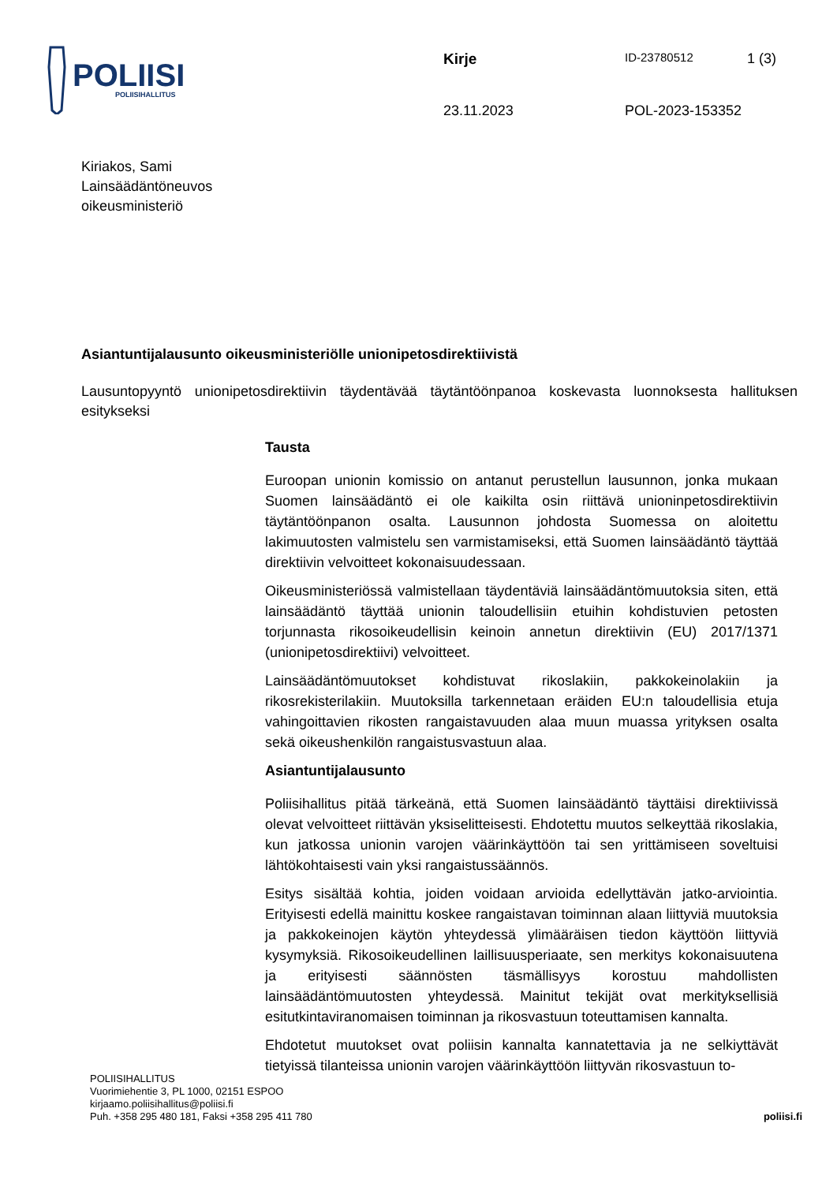POLIISI
POLIISIHALLITUS
Kirje ID-23780512 1 (3)
23.11.2023 POL-2023-153352
Kiriakos, Sami
Lainsäädäntöneuvos
oikeusministeriö
Asiantuntijalausunto oikeusministeriölle unionipetosdirektiivistä
Lausuntopyyntö unionipetosdirektiivin täydentävää täytäntöönpanoa koskevasta luonnoksesta hallituksen esitykseksi
Tausta
Euroopan unionin komissio on antanut perustellun lausunnon, jonka mukaan Suomen lainsäädäntö ei ole kaikilta osin riittävä unioninpetosdirektiivin täytäntöönpanon osalta. Lausunnon johdosta Suomessa on aloitettu lakimuutosten valmistelu sen varmistamiseksi, että Suomen lainsäädäntö täyttää direktiivin velvoitteet kokonaisuudessaan.
Oikeusministeriössä valmistellaan täydentäviä lainsäädäntömuutoksia siten, että lainsäädäntö täyttää unionin taloudellisiin etuihin kohdistuvien petosten torjunnasta rikosoikeudellisin keinoin annetun direktiivin (EU) 2017/1371 (unionipetosdirektiivi) velvoitteet.
Lainsäädäntömuutokset kohdistuvat rikoslakiin, pakkokeinolakiin ja rikosrekisterilakiin. Muutoksilla tarkennetaan eräiden EU:n taloudellisia etuja vahingoittavien rikosten rangaistavuuden alaa muun muassa yrityksen osalta sekä oikeushenkilön rangaistusvastuun alaa.
Asiantuntijalausunto
Poliisihallitus pitää tärkeänä, että Suomen lainsäädäntö täyttäisi direktiivissä olevat velvoitteet riittävän yksiselitteisesti. Ehdotettu muutos selkeyttää rikoslakia, kun jatkossa unionin varojen väärinkäyttöön tai sen yrittämiseen soveltuisi lähtökohtaisesti vain yksi rangaistussäännös.
Esitys sisältää kohtia, joiden voidaan arvioida edellyttävän jatko-arviointia. Erityisesti edellä mainittu koskee rangaistavan toiminnan alaan liittyviä muutoksia ja pakkokeinojen käytön yhteydessä ylimääräisen tiedon käyttöön liittyviä kysymyksiä. Rikosoikeudellinen laillisuusperiaate, sen merkitys kokonaisuutena ja erityisesti säännösten täsmällisyys korostuu mahdollisten lainsäädäntömuutosten yhteydessä. Mainitut tekijät ovat merkityksellisiä esitutkintaviranomaisen toiminnan ja rikosvastuun toteuttamisen kannalta.
Ehdotetut muutokset ovat poliisin kannalta kannatettavia ja ne selkiyttävät tietyissä tilanteissa unionin varojen väärinkäyttöön liittyvän rikosvastuun to-
POLIISIHALLITUS
Vuorimiehentie 3, PL 1000, 02151 ESPOO
kirjaamo.poliisihallitus@poliisi.fi
Puh. +358 295 480 181, Faksi +358 295 411 780
poliisi.fi